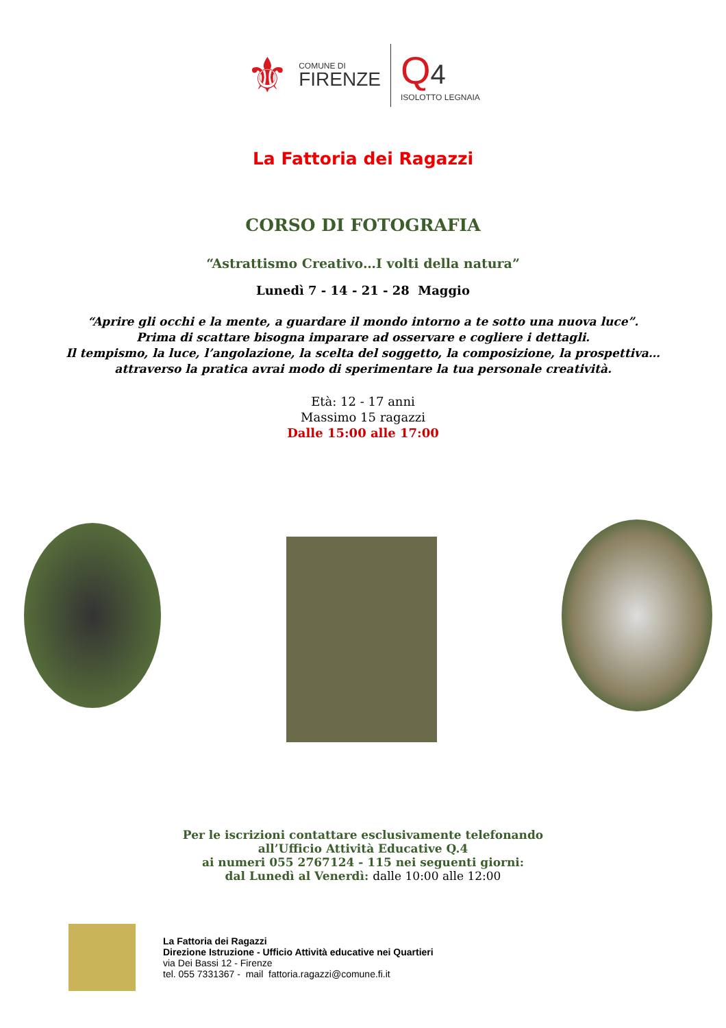⚜
COMUNE DI
FIRENZE
Q 4
ISOLOTTO LEGNAIA
La Fattoria dei Ragazzi
CORSO DI FOTOGRAFIA
“Astrattismo Creativo…I volti della natura”
Lunedì 7 - 14 - 21 - 28 Maggio
“Aprire gli occhi e la mente, a guardare il mondo intorno a te sotto una nuova luce”.
Prima di scattare bisogna imparare ad osservare e cogliere i dettagli.
Il tempismo, la luce, l’angolazione, la scelta del soggetto, la composizione, la prospettiva…
attraverso la pratica avrai modo di sperimentare la tua personale creatività.
Età: 12 - 17 anni
Massimo 15 ragazzi
Dalle 15:00 alle 17:00
Per le iscrizioni contattare esclusivamente telefonando
all’Ufficio Attività Educative Q.4
ai numeri 055 2767124 - 115 nei seguenti giorni:
dal Lunedì al Venerdì: dalle 10:00 alle 12:00
La Fattoria dei Ragazzi
Direzione Istruzione - Ufficio Attività educative nei Quartieri
via Dei Bassi 12 - Firenze
tel. 055 7331367 - mail fattoria.ragazzi@comune.fi.it